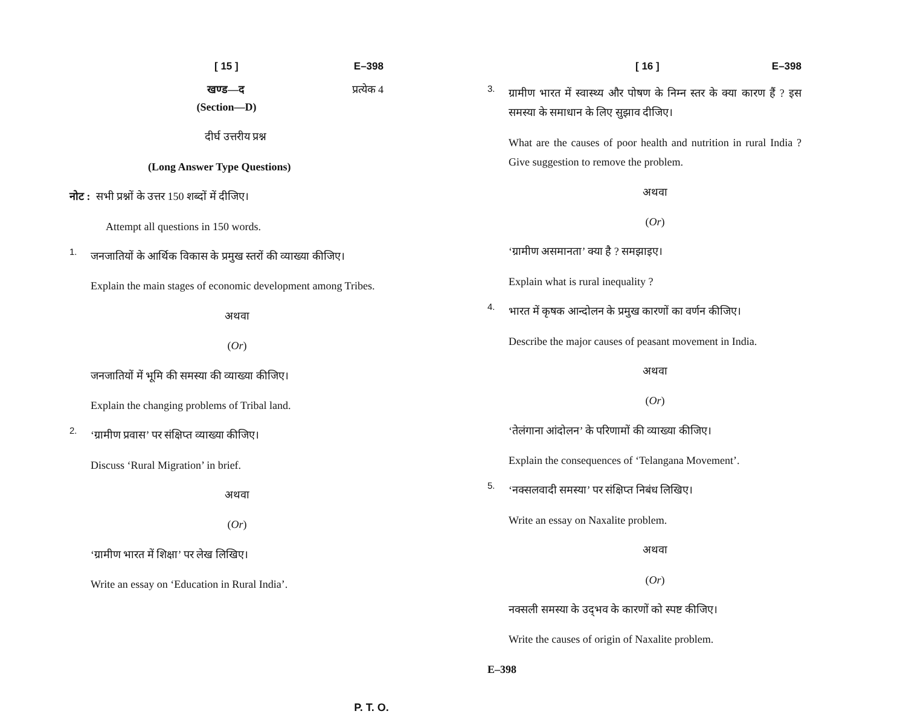[ 15 ] E–398
खण्ड—द प्रत्येक 4
(Section—D)
दीर्घ उत्तरीय प्रश्न
(Long Answer Type Questions)
नोट : सभी प्रश्नों के उत्तर 150 शब्दों में दीजिए।
Attempt all questions in 150 words.
1.
जनजातियों के आर्थिक विकास के प्रमुख स्तरों की व्याख्या कीजिए।
Explain the main stages of economic development among Tribes.
अथवा
(Or)
जनजातियों में भूमि की समस्या की व्याख्या कीजिए।
Explain the changing problems of Tribal land.
2.
‘ग्रामीण प्रवास’ पर संक्षिप्त व्याख्या कीजिए।
Discuss ‘Rural Migration’ in brief.
अथवा
(Or)
‘ग्रामीण भारत में शिक्षा’ पर लेख लिखिए।
Write an essay on ‘Education in Rural India’.
[ 16 ] E–398
3.
ग्रामीण भारत में स्वास्थ्य और पोषण के निम्न स्तर के क्या कारण हैं ? इस समस्या के समाधान के लिए सुझाव दीजिए।
What are the causes of poor health and nutrition in rural India ? Give suggestion to remove the problem.
अथवा
(Or)
‘ग्रामीण असमानता’ क्या है ? समझाइए।
Explain what is rural inequality ?
4.
भारत में कृषक आन्दोलन के प्रमुख कारणों का वर्णन कीजिए।
Describe the major causes of peasant movement in India.
अथवा
(Or)
‘तेलंगाना आंदोलन’ के परिणामों की व्याख्या कीजिए।
Explain the consequences of ‘Telangana Movement’.
5.
‘नक्सलवादी समस्या’ पर संक्षिप्त निबंध लिखिए।
Write an essay on Naxalite problem.
अथवा
(Or)
नक्सली समस्या के उद्‌भव के कारणों को स्पष्ट कीजिए।
Write the causes of origin of Naxalite problem.
E–398
P. T. O.